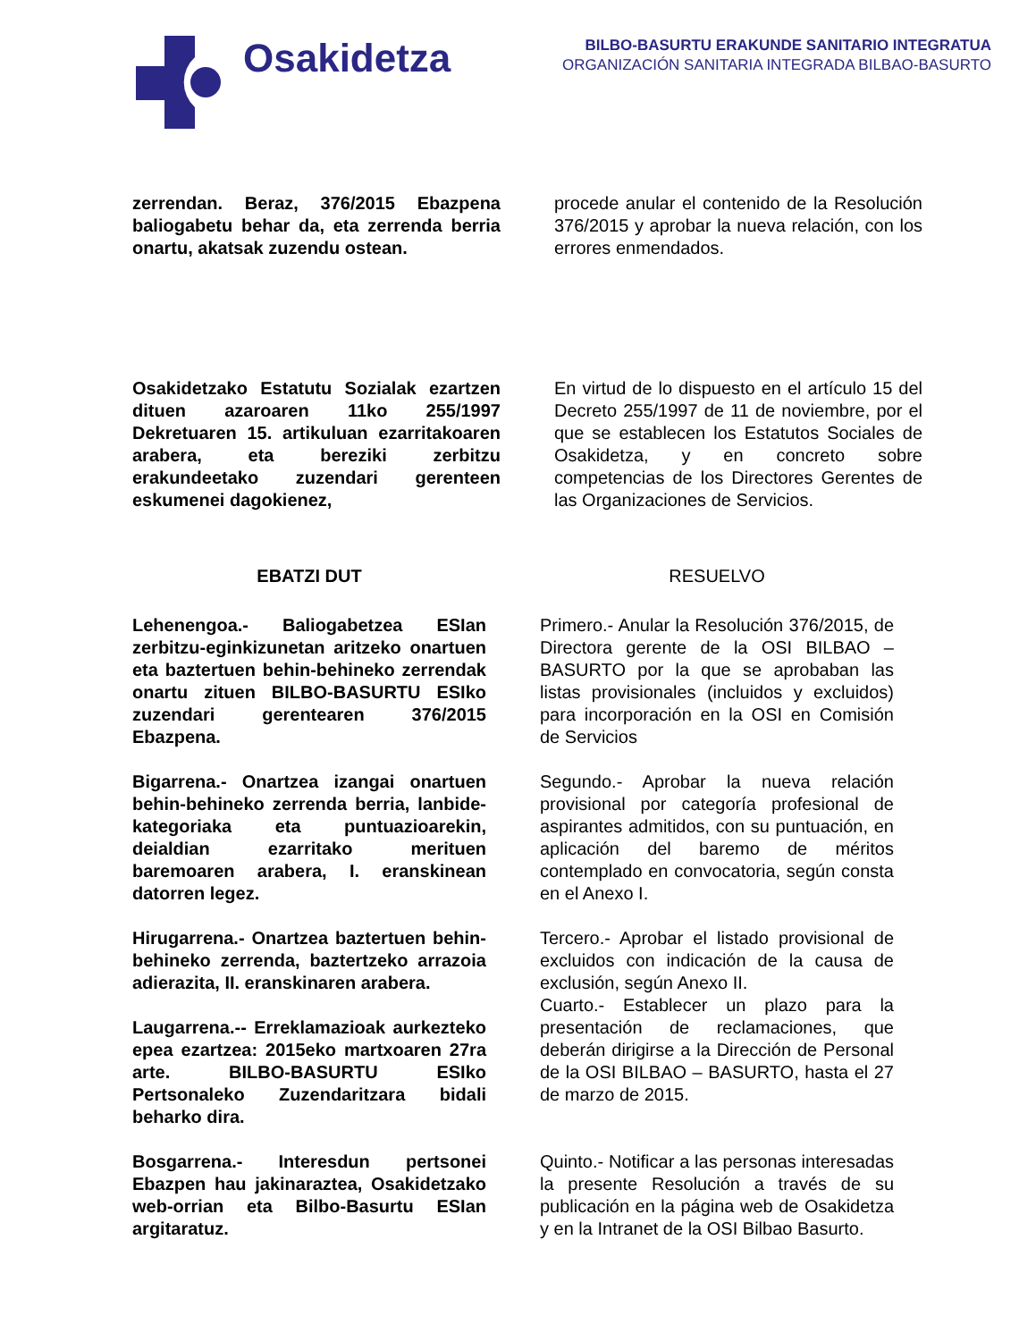Osakidetza
BILBO-BASURTU ERAKUNDE SANITARIO INTEGRATUA
ORGANIZACIÓN SANITARIA INTEGRADA BILBAO-BASURTO
zerrendan. Beraz, 376/2015 Ebazpena baliogabetu behar da, eta zerrenda berria onartu, akatsak zuzendu ostean.
procede anular el contenido de la Resolución 376/2015 y aprobar la nueva relación, con los errores enmendados.
Osakidetzako Estatutu Sozialak ezartzen dituen azaroaren 11ko 255/1997 Dekretuaren 15. artikuluan ezarritakoaren arabera, eta bereziki zerbitzu erakundeetako zuzendari gerenteen eskumenei dagokienez,
En virtud de lo dispuesto en el artículo 15 del Decreto 255/1997 de 11 de noviembre, por el que se establecen los Estatutos Sociales de Osakidetza, y en concreto sobre competencias de los Directores Gerentes de las Organizaciones de Servicios.
EBATZI DUT RESUELVO
Lehenengoa.- Baliogabetzea ESIan zerbitzu-eginkizunetan aritzeko onartuen eta baztertuen behin-behineko zerrendak onartu zituen BILBO-BASURTU ESIko zuzendari gerentearen 376/2015 Ebazpena.
Primero.- Anular la Resolución 376/2015, de Directora gerente de la OSI BILBAO – BASURTO por la que se aprobaban las listas provisionales (incluidos y excluidos) para incorporación en la OSI en Comisión de Servicios
Bigarrena.- Onartzea izangai onartuen behin-behineko zerrenda berria, lanbide-kategoriaka eta puntuazioarekin, deialdian ezarritako merituen baremoaren arabera, I. eranskinean datorren legez.
Segundo.- Aprobar la nueva relación provisional por categoría profesional de aspirantes admitidos, con su puntuación, en aplicación del baremo de méritos contemplado en convocatoria, según consta en el Anexo I.
Hirugarrena.- Onartzea baztertuen behin-behineko zerrenda, baztertzeko arrazoia adierazita, II. eranskinaren arabera.
Tercero.- Aprobar el listado provisional de excluidos con indicación de la causa de exclusión, según Anexo II.
Laugarrena.-- Erreklamazioak aurkezteko epea ezartzea: 2015eko martxoaren 27ra arte. BILBO-BASURTU ESIko Pertsonaleko Zuzendaritzara bidali beharko dira.
Cuarto.- Establecer un plazo para la presentación de reclamaciones, que deberán dirigirse a la Dirección de Personal de la OSI BILBAO – BASURTO, hasta el 27 de marzo de 2015.
Bosgarrena.- Interesdun pertsonei Ebazpen hau jakinaraztea, Osakidetzako web-orrian eta Bilbo-Basurtu ESIan argitaratuz.
Quinto.- Notificar a las personas interesadas la presente Resolución a través de su publicación en la página web de Osakidetza y en la Intranet de la OSI Bilbao Basurto.